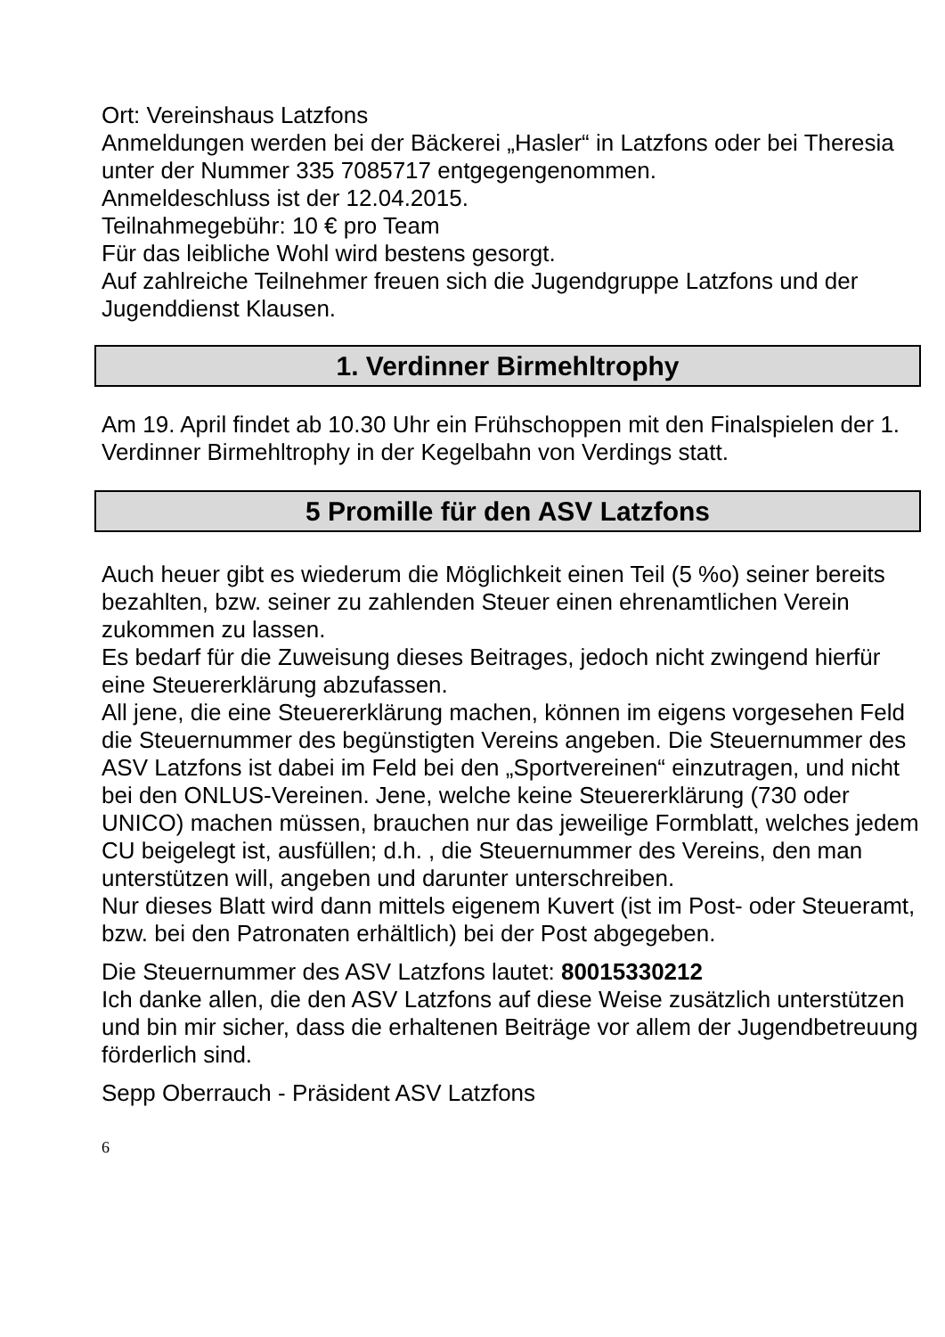Ort: Vereinshaus Latzfons
Anmeldungen werden bei der Bäckerei „Hasler“ in Latzfons oder bei Theresia unter der Nummer 335 7085717 entgegengenommen.
Anmeldeschluss ist der 12.04.2015.
Teilnahmegebühr: 10 € pro Team
Für das leibliche Wohl wird bestens gesorgt.
Auf zahlreiche Teilnehmer freuen sich die Jugendgruppe Latzfons und der Jugenddienst Klausen.
1. Verdinner Birmehltrophy
Am 19. April findet ab 10.30 Uhr ein Frühschoppen mit den Finalspielen der 1. Verdinner Birmehltrophy in der Kegelbahn von Verdings statt.
5 Promille für den ASV Latzfons
Auch heuer gibt es wiederum die Möglichkeit einen Teil (5 %o) seiner bereits bezahlten, bzw. seiner zu zahlenden Steuer einen ehrenamtlichen Verein zukommen zu lassen.
Es bedarf für die Zuweisung dieses Beitrages, jedoch nicht zwingend hierfür eine Steuererklärung abzufassen.
All jene, die eine Steuererklärung machen, können im eigens vorgesehen Feld die Steuernummer des begünstigten Vereins angeben. Die Steuernummer des ASV Latzfons ist dabei im Feld bei den „Sportvereinen“ einzutragen, und nicht bei den ONLUS-Vereinen. Jene, welche keine Steuererklärung (730 oder UNICO) machen müssen, brauchen nur das jeweilige Formblatt, welches jedem CU beigelegt ist, ausfüllen; d.h. , die Steuernummer des Vereins, den man unterstützen will, angeben und darunter unterschreiben.
Nur dieses Blatt wird dann mittels eigenem Kuvert (ist im Post- oder Steueramt, bzw. bei den Patronaten erhältlich) bei der Post abgegeben.
Die Steuernummer des ASV Latzfons lautet: 80015330212
Ich danke allen, die den ASV Latzfons auf diese Weise zusätzlich unterstützen und bin mir sicher, dass die erhaltenen Beiträge vor allem der Jugendbetreuung förderlich sind.
Sepp Oberrauch - Präsident ASV Latzfons
6